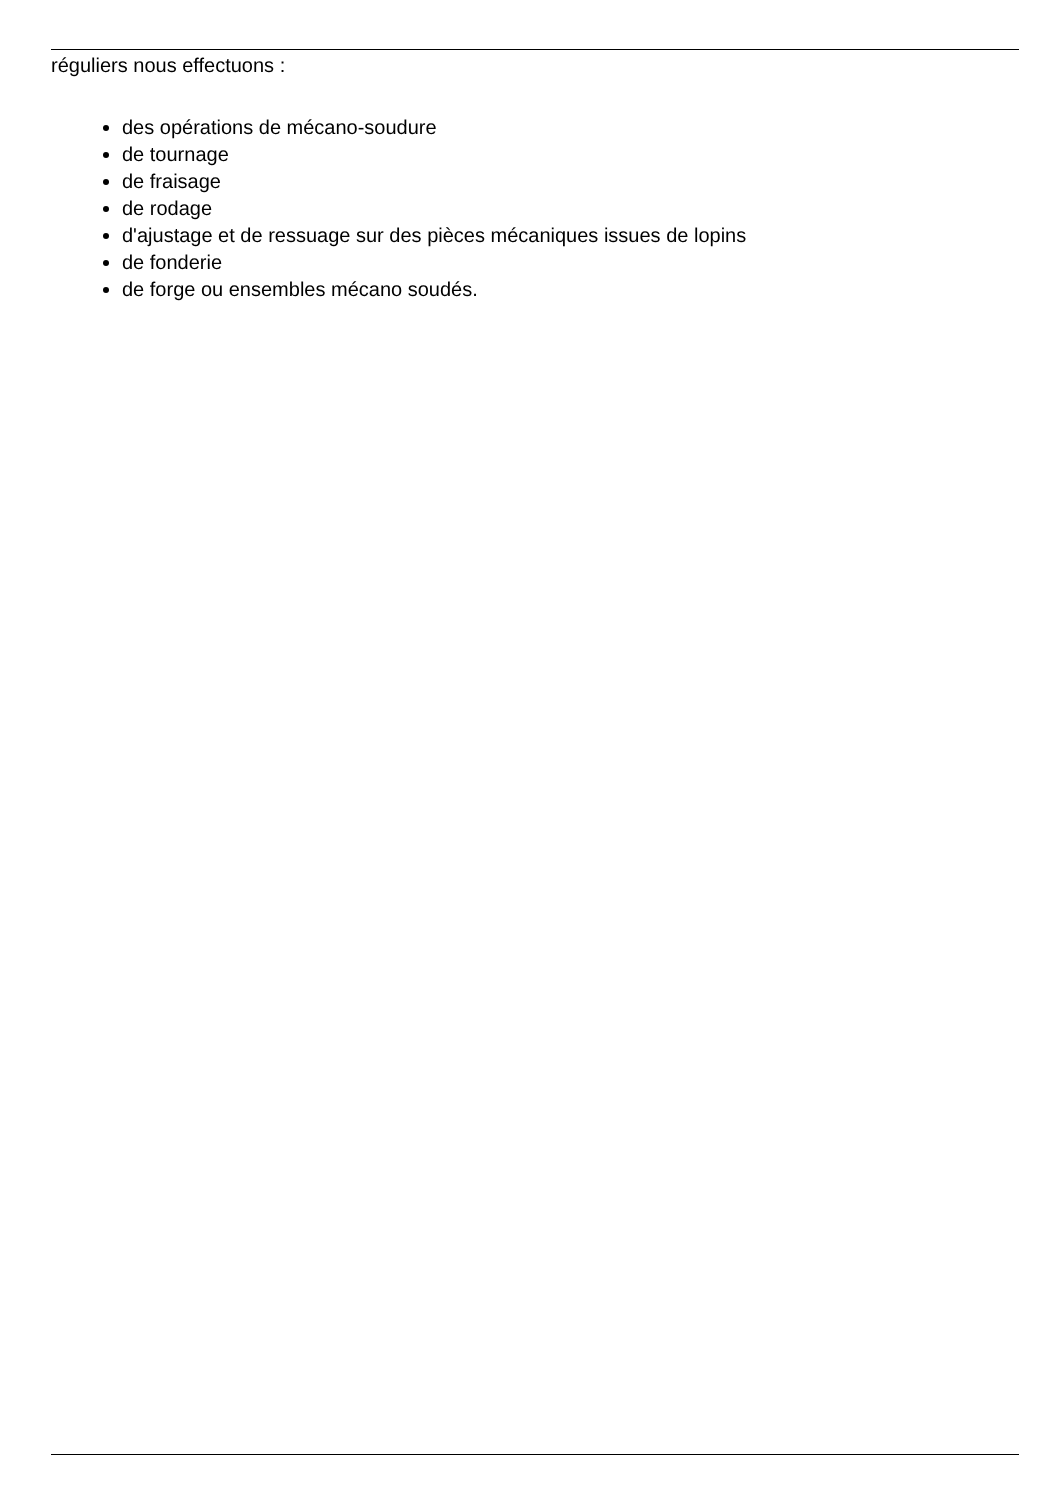réguliers nous effectuons :
des opérations de mécano-soudure
de tournage
de fraisage
de rodage
d'ajustage et de ressuage sur des pièces mécaniques issues de lopins
de fonderie
de forge ou ensembles mécano soudés.